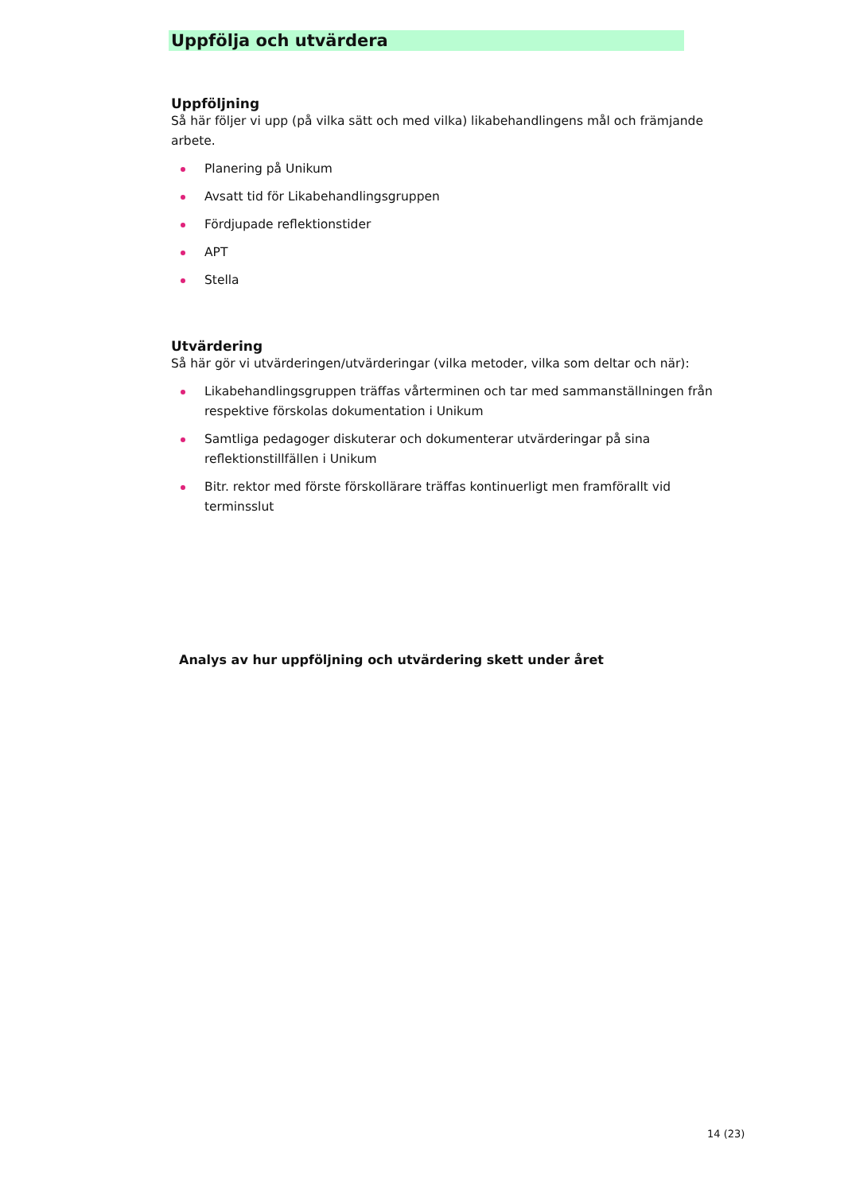Uppfölja och utvärdera
Uppföljning
Så här följer vi upp (på vilka sätt och med vilka) likabehandlingens mål och främjande arbete.
Planering på Unikum
Avsatt tid för Likabehandlingsgruppen
Fördjupade reflektionstider
APT
Stella
Utvärdering
Så här gör vi utvärderingen/utvärderingar (vilka metoder, vilka som deltar och när):
Likabehandlingsgruppen träffas vårterminen och tar med sammanställningen från respektive förskolas dokumentation i Unikum
Samtliga pedagoger diskuterar och dokumenterar utvärderingar på sina reflektionstillfällen i Unikum
Bitr. rektor med förste förskollärare träffas kontinuerligt men framförallt vid terminsslut
Analys av hur uppföljning och utvärdering skett under året
14 (23)